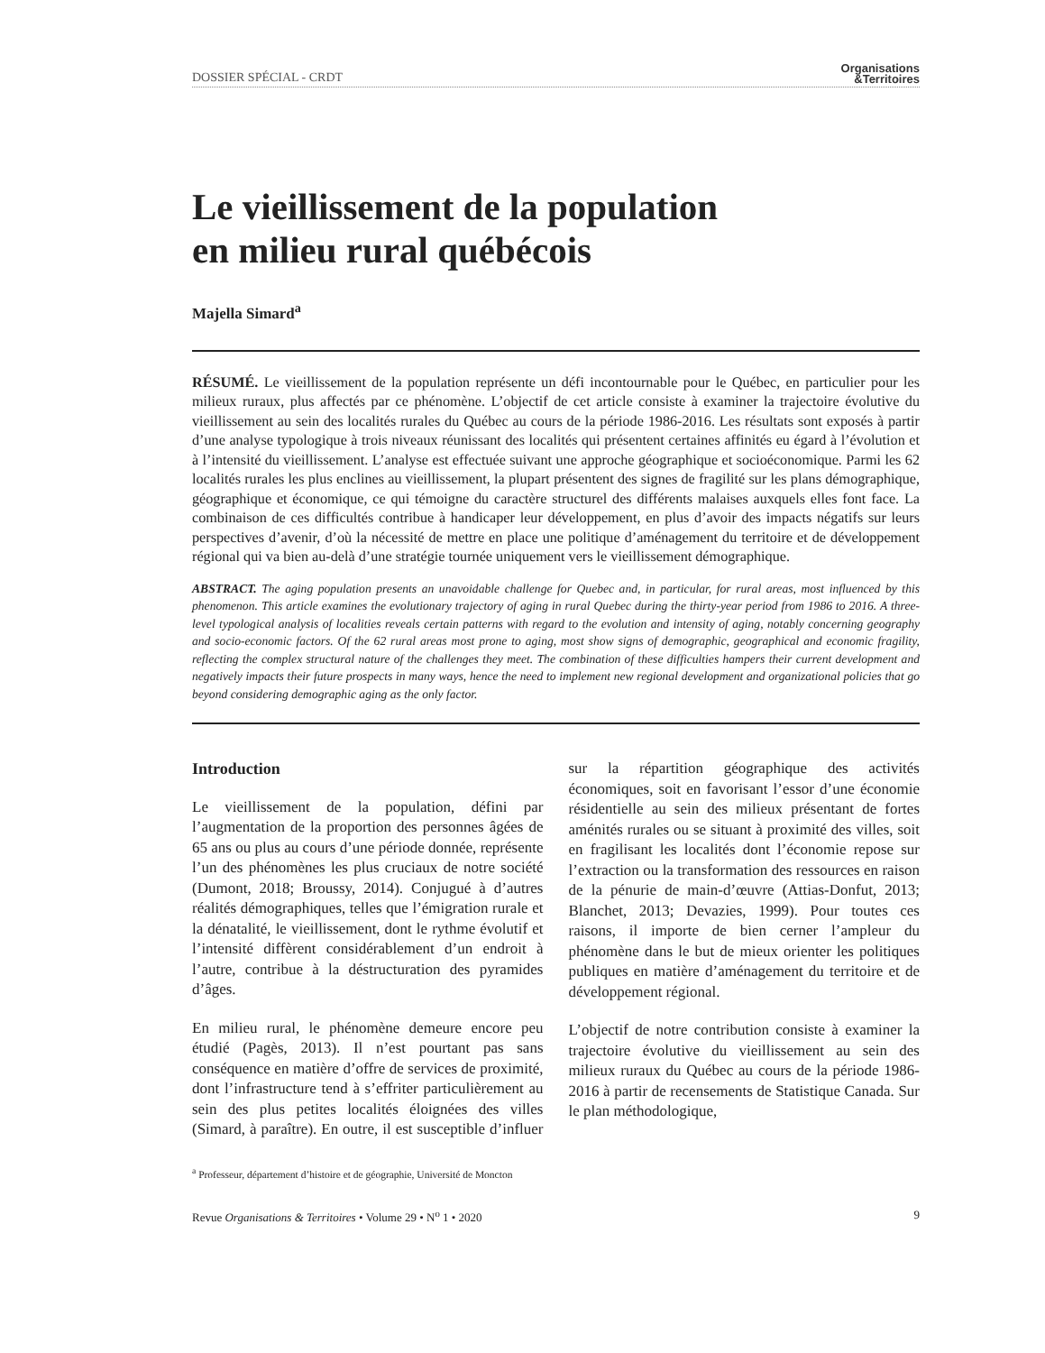DOSSIER SPÉCIAL - CRDT Organisations
&Territoires
Le vieillissement de la population
en milieu rural québécois
Majella Simard<sup>a</sup>
RÉSUMÉ. Le vieillissement de la population représente un défi incontournable pour le Québec, en particulier pour les milieux ruraux, plus affectés par ce phénomène. L’objectif de cet article consiste à examiner la trajectoire évolutive du vieillissement au sein des localités rurales du Québec au cours de la période 1986-2016. Les résultats sont exposés à partir d’une analyse typologique à trois niveaux réunissant des localités qui présentent certaines affinités eu égard à l’évolution et à l’intensité du vieillissement. L’analyse est effectuée suivant une approche géographique et socioéconomique. Parmi les 62 localités rurales les plus enclines au vieillissement, la plupart présentent des signes de fragilité sur les plans démographique, géographique et économique, ce qui témoigne du caractère structurel des différents malaises auxquels elles font face. La combinaison de ces difficultés contribue à handicaper leur développement, en plus d’avoir des impacts négatifs sur leurs perspectives d’avenir, d’où la nécessité de mettre en place une politique d’aménagement du territoire et de développement régional qui va bien au-delà d’une stratégie tournée uniquement vers le vieillissement démographique.
ABSTRACT. The aging population presents an unavoidable challenge for Quebec and, in particular, for rural areas, most influenced by this phenomenon. This article examines the evolutionary trajectory of aging in rural Quebec during the thirty-year period from 1986 to 2016. A three-level typological analysis of localities reveals certain patterns with regard to the evolution and intensity of aging, notably concerning geography and socio-economic factors. Of the 62 rural areas most prone to aging, most show signs of demographic, geographical and economic fragility, reflecting the complex structural nature of the challenges they meet. The combination of these difficulties hampers their current development and negatively impacts their future prospects in many ways, hence the need to implement new regional development and organizational policies that go beyond considering demographic aging as the only factor.
Introduction
Le vieillissement de la population, défini par l’augmentation de la proportion des personnes âgées de 65 ans ou plus au cours d’une période donnée, représente l’un des phénomènes les plus cruciaux de notre société (Dumont, 2018; Broussy, 2014). Conjugué à d’autres réalités démographiques, telles que l’émigration rurale et la dénatalité, le vieillissement, dont le rythme évolutif et l’intensité diffèrent considérablement d’un endroit à l’autre, contribue à la déstructuration des pyramides d’âges.
En milieu rural, le phénomène demeure encore peu étudié (Pagès, 2013). Il n’est pourtant pas sans conséquence en matière d’offre de services de proximité, dont l’infrastructure tend à s’effriter particulièrement au sein des plus petites localités éloignées des villes (Simard, à paraître). En outre, il est susceptible d’influer sur la répartition géographique des activités économiques, soit en favorisant l’essor d’une économie résidentielle au sein des milieux présentant de fortes aménités rurales ou se situant à proximité des villes, soit en fragilisant les localités dont l’économie repose sur l’extraction ou la transformation des ressources en raison de la pénurie de main-d’œuvre (Attias-Donfut, 2013; Blanchet, 2013; Devazies, 1999). Pour toutes ces raisons, il importe de bien cerner l’ampleur du phénomène dans le but de mieux orienter les politiques publiques en matière d’aménagement du territoire et de développement régional.
L’objectif de notre contribution consiste à examiner la trajectoire évolutive du vieillissement au sein des milieux ruraux du Québec au cours de la période 1986-2016 à partir de recensements de Statistique Canada. Sur le plan méthodologique,
<sup>a</sup> Professeur, département d’histoire et de géographie, Université de Moncton
Revue Organisations & Territoires • Volume 29 • N<sup>o</sup> 1 • 2020 9